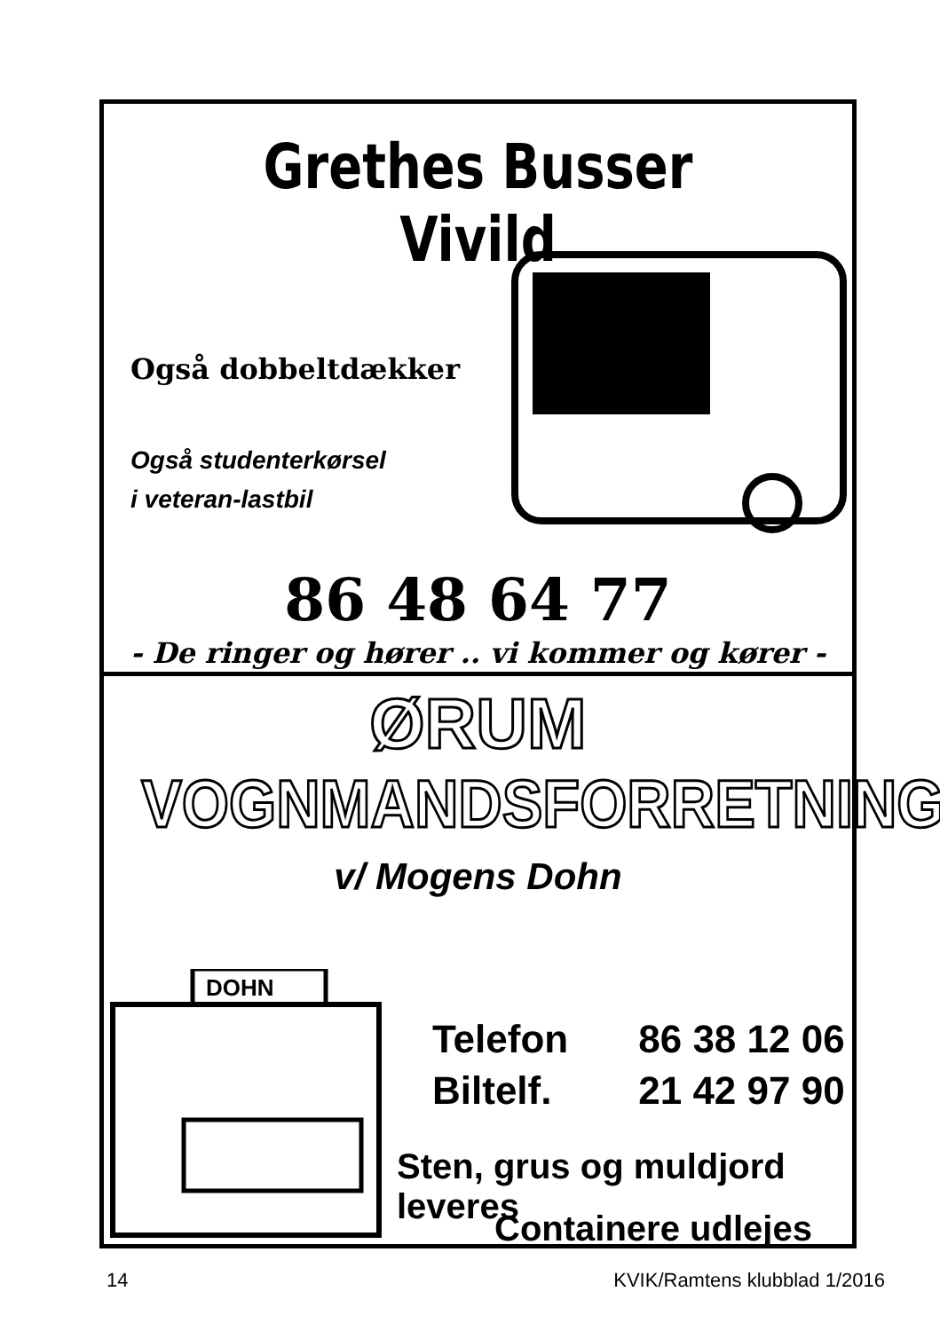Grethes Busser Vivild
Også dobbeltdækker
Også studenterkørsel
i veteran-lastbil
86 48 64 77
- De ringer og hører .. vi kommer og kører -
ØRUM
VOGNMANDSFORRETNING
v/ Mogens Dohn
DOHN
Telefon 86 38 12 06
Biltelf. 21 42 97 90
Sten, grus og muldjord leveres
Containere udlejes
14 KVIK/Ramtens klubblad 1/2016